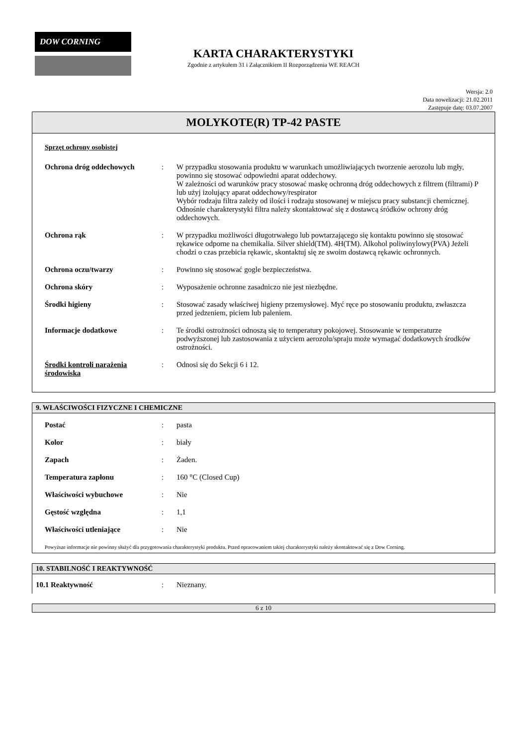DOW CORNING
KARTA CHARAKTERYSTYKI
Zgodnie z artykułem 31 i Załącznikiem II Rozporządzenia WE REACH
Wersja: 2.0
Data nowelizacji: 21.02.2011
Zastępuje datę: 03.07.2007
MOLYKOTE(R) TP-42 PASTE
Sprzęt ochrony osobistej
| Ochrona dróg oddechowych | : | W przypadku stosowania produktu w warunkach umożliwiających tworzenie aerozolu lub mgły, powinno się stosować odpowiedni aparat oddechowy. W zależności od warunków pracy stosować maskę ochronną dróg oddechowych z filtrem (filtrami) P lub użyj izolujący aparat oddechowy/respirator Wybór rodzaju filtra zależy od ilości i rodzaju stosowanej w miejscu pracy substancji chemicznej. Odnośnie charakterystyki filtra należy skontaktować się z dostawcą śródków ochrony dróg oddechowych. |
| Ochrona rąk | : | W przypadku możliwości długotrwałego lub powtarzającego się kontaktu powinno się stosować rękawice odporne na chemikalia. Silver shield(TM). 4H(TM). Alkohol poliwinylowy(PVA) Jeżeli chodzi o czas przebicia rękawic, skontaktuj się ze swoim dostawcą rękawic ochronnych. |
| Ochrona oczu/twarzy | : | Powinno się stosować gogle bezpieczeństwa. |
| Ochrona skóry | : | Wyposażenie ochronne zasadniczo nie jest niezbędne. |
| Środki higieny | : | Stosować zasady właściwej higieny przemysłowej. Myć ręce po stosowaniu produktu, zwłaszcza przed jedzeniem, piciem lub paleniem. |
| Informacje dodatkowe | : | Te środki ostrożności odnoszą się to temperatury pokojowej. Stosowanie w temperaturze podwyższonej lub zastosowania z użyciem aerozolu/spraju może wymagać dodatkowych środków ostrożności. |
| Środki kontroli narażenia środowiska | : | Odnosi się do Sekcji 6 i 12. |
9. WŁAŚCIWOŚCI FIZYCZNE I CHEMICZNE
| Postać | : | pasta |
| Kolor | : | biały |
| Zapach | : | Żaden. |
| Temperatura zapłonu | : | 160 °C (Closed Cup) |
| Właściwości wybuchowe | : | Nie |
| Gęstość względna | : | 1,1 |
| Właściwości utleniające | : | Nie |
Powyższe informacje nie powinny służyć dla przygotowania charakterystyki produktu. Przed opracowaniem takiej charakterystyki należy skontaktować się z Dow Corning.
10. STABILNOŚĆ I REAKTYWNOŚĆ
| 10.1 Reaktywność | : | Nieznany. |
6 z 10